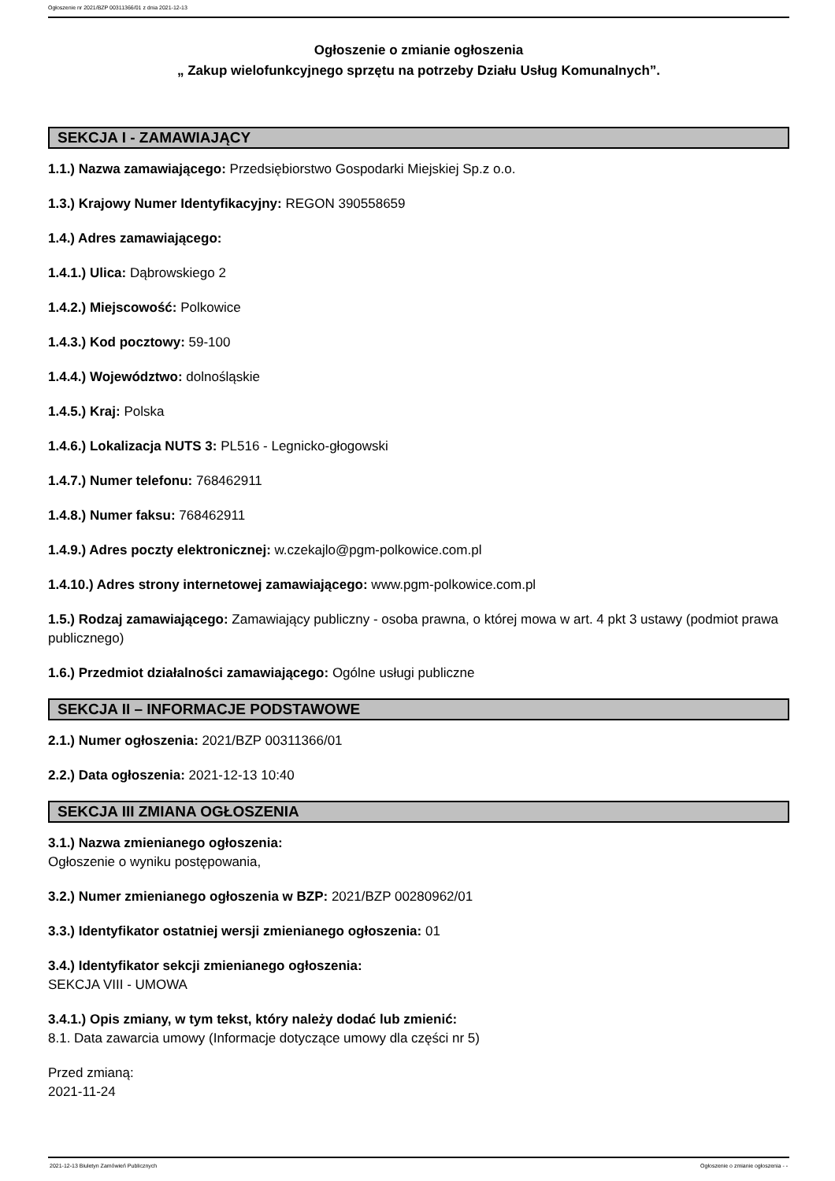Ogłoszenie nr 2021/BZP 00311366/01 z dnia 2021-12-13
Ogłoszenie o zmianie ogłoszenia
„ Zakup wielofunkcyjnego sprzętu na potrzeby Działu Usług Komunalnych”.
SEKCJA I - ZAMAWIAJĄCY
1.1.) Nazwa zamawiającego: Przedsiębiorstwo Gospodarki Miejskiej Sp.z o.o.
1.3.) Krajowy Numer Identyfikacyjny: REGON 390558659
1.4.) Adres zamawiającego:
1.4.1.) Ulica: Dąbrowskiego 2
1.4.2.) Miejscowość: Polkowice
1.4.3.) Kod pocztowy: 59-100
1.4.4.) Województwo: dolnośląskie
1.4.5.) Kraj: Polska
1.4.6.) Lokalizacja NUTS 3: PL516 - Legnicko-głogowski
1.4.7.) Numer telefonu: 768462911
1.4.8.) Numer faksu: 768462911
1.4.9.) Adres poczty elektronicznej: w.czekajlo@pgm-polkowice.com.pl
1.4.10.) Adres strony internetowej zamawiającego: www.pgm-polkowice.com.pl
1.5.) Rodzaj zamawiającego: Zamawiający publiczny - osoba prawna, o której mowa w art. 4 pkt 3 ustawy (podmiot prawa publicznego)
1.6.) Przedmiot działalności zamawiającego: Ogólne usługi publiczne
SEKCJA II – INFORMACJE PODSTAWOWE
2.1.) Numer ogłoszenia: 2021/BZP 00311366/01
2.2.) Data ogłoszenia: 2021-12-13 10:40
SEKCJA III ZMIANA OGŁOSZENIA
3.1.) Nazwa zmienianego ogłoszenia:
Ogłoszenie o wyniku postępowania,
3.2.) Numer zmienianego ogłoszenia w BZP: 2021/BZP 00280962/01
3.3.) Identyfikator ostatniej wersji zmienianego ogłoszenia: 01
3.4.) Identyfikator sekcji zmienianego ogłoszenia:
SEKCJA VIII - UMOWA
3.4.1.) Opis zmiany, w tym tekst, który należy dodać lub zmienić:
8.1. Data zawarcia umowy (Informacje dotyczące umowy dla części nr 5)
Przed zmianą:
2021-11-24
2021-12-13 Biuletyn Zamówień Publicznych Ogłoszenie o zmianie ogłoszenia - -